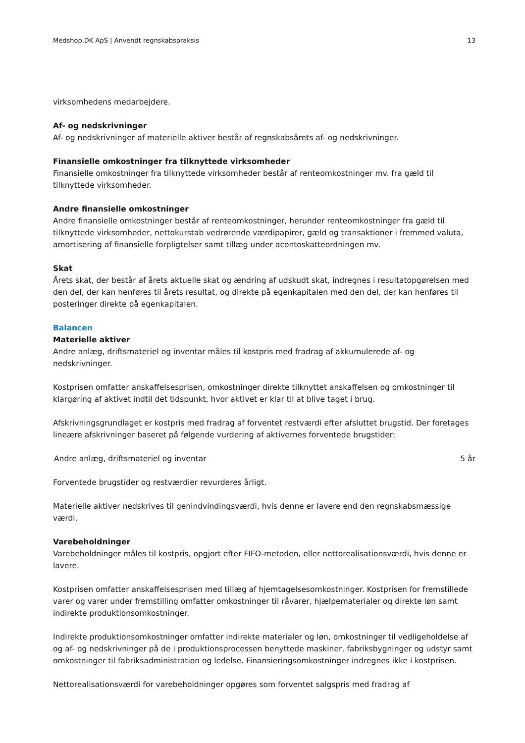Medshop.DK ApS | Anvendt regnskabspraksis 13
virksomhedens medarbejdere.
Af- og nedskrivninger
Af- og nedskrivninger af materielle aktiver består af regnskabsårets af- og nedskrivninger.
Finansielle omkostninger fra tilknyttede virksomheder
Finansielle omkostninger fra tilknyttede virksomheder består af renteomkostninger mv. fra gæld til tilknyttede virksomheder.
Andre finansielle omkostninger
Andre finansielle omkostninger består af renteomkostninger, herunder renteomkostninger fra gæld til tilknyttede virksomheder, nettokurstab vedrørende værdipapirer, gæld og transaktioner i fremmed valuta, amortisering af finansielle forpligtelser samt tillæg under acontoskatteordningen mv.
Skat
Årets skat, der består af årets aktuelle skat og ændring af udskudt skat, indregnes i resultatopgørelsen med den del, der kan henføres til årets resultat, og direkte på egenkapitalen med den del, der kan henføres til posteringer direkte på egenkapitalen.
Balancen
Materielle aktiver
Andre anlæg, driftsmateriel og inventar måles til kostpris med fradrag af akkumulerede af- og nedskrivninger.
Kostprisen omfatter anskaffelsesprisen, omkostninger direkte tilknyttet anskaffelsen og omkostninger til klargøring af aktivet indtil det tidspunkt, hvor aktivet er klar til at blive taget i brug.
Afskrivningsgrundlaget er kostpris med fradrag af forventet restværdi efter afsluttet brugstid. Der foretages lineære afskrivninger baseret på følgende vurdering af aktivernes forventede brugstider:
| Andre anlæg, driftsmateriel og inventar | 5 år |
Forventede brugstider og restværdier revurderes årligt.
Materielle aktiver nedskrives til genindvindingsværdi, hvis denne er lavere end den regnskabsmæssige værdi.
Varebeholdninger
Varebeholdninger måles til kostpris, opgjort efter FIFO-metoden, eller nettorealisationsværdi, hvis denne er lavere.
Kostprisen omfatter anskaffelsesprisen med tillæg af hjemtagelsesomkostninger. Kostprisen for fremstillede varer og varer under fremstilling omfatter omkostninger til råvarer, hjælpematerialer og direkte løn samt indirekte produktionsomkostninger.
Indirekte produktionsomkostninger omfatter indirekte materialer og løn, omkostninger til vedligeholdelse af og af- og nedskrivninger på de i produktionsprocessen benyttede maskiner, fabriksbygninger og udstyr samt omkostninger til fabriksadministration og ledelse. Finansieringsomkostninger indregnes ikke i kostprisen.
Nettorealisationsværdi for varebeholdninger opgøres som forventet salgspris med fradrag af